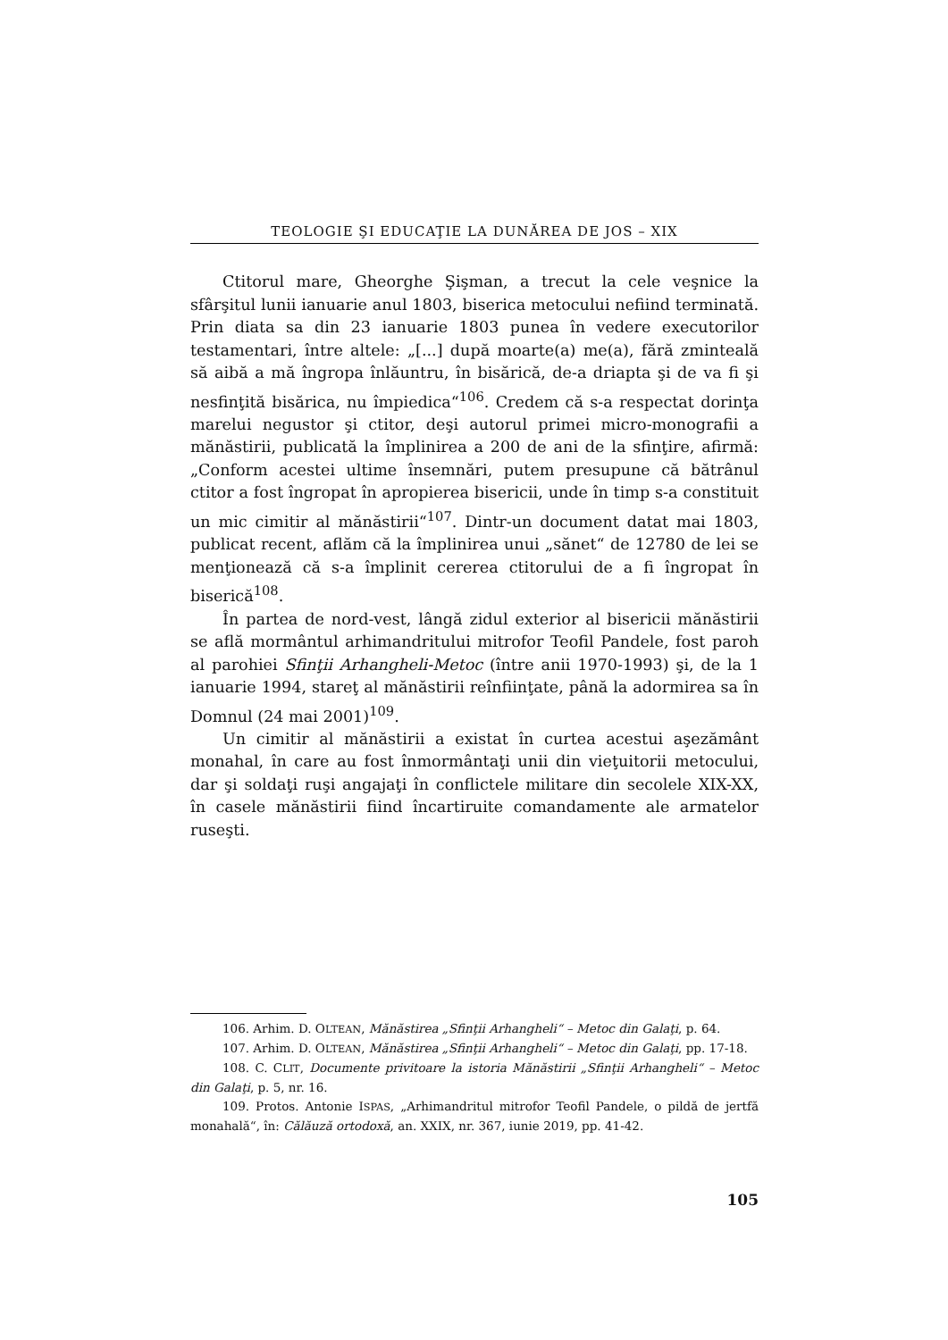TEOLOGIE ŞI EDUCAŢIE LA DUNĂREA DE JOS – XIX
Ctitorul mare, Gheorghe Şişman, a trecut la cele veşnice la sfârşitul lunii ianuarie anul 1803, biserica metocului nefiind terminată. Prin diata sa din 23 ianuarie 1803 punea în vedere executorilor testamentari, între altele: „[...] după moarte(a) me(a), fără zminteală să aibă a mă îngropa înlăuntru, în bisărică, de-a driapta şi de va fi şi nesfinţită bisărica, nu împiedica“<sup>106</sup>. Credem că s-a respectat dorinţa marelui negustor şi ctitor, deşi autorul primei micro-monografii a mănăstirii, publicată la împlinirea a 200 de ani de la sfinţire, afirmă: „Conform acestei ultime însemnări, putem presupune că bătrânul ctitor a fost îngropat în apropierea bisericii, unde în timp s-a constituit un mic cimitir al mănăstirii“<sup>107</sup>. Dintr-un document datat mai 1803, publicat recent, aflăm că la împlinirea unui „sănet“ de 12780 de lei se menţionează că s-a împlinit cererea ctitorului de a fi îngropat în biserică<sup>108</sup>.
În partea de nord-vest, lângă zidul exterior al bisericii mănăstirii se află mormântul arhimandritului mitrofor Teofil Pandele, fost paroh al parohiei Sfinţii Arhangheli-Metoc (între anii 1970-1993) şi, de la 1 ianuarie 1994, stareţ al mănăstirii reînfiinţate, până la adormirea sa în Domnul (24 mai 2001)<sup>109</sup>.
Un cimitir al mănăstirii a existat în curtea acestui aşezământ monahal, în care au fost înmormântaţi unii din vieţuitorii metocului, dar şi soldaţi ruşi angajaţi în conflictele militare din secolele XIX-XX, în casele mănăstirii fiind încartiruite comandamente ale armatelor ruseşti.
106. Arhim. D. OLTEAN, Mănăstirea „Sfinţii Arhangheli“ – Metoc din Galaţi, p. 64.
107. Arhim. D. OLTEAN, Mănăstirea „Sfinţii Arhangheli“ – Metoc din Galaţi, pp. 17-18.
108. C. CLIT, Documente privitoare la istoria Mănăstirii „Sfinţii Arhangheli“ – Metoc din Galaţi, p. 5, nr. 16.
109. Protos. Antonie ISPAS, „Arhimandritul mitrofor Teofil Pandele, o pildă de jertfă monahală“, în: Călăuză ortodoxă, an. XXIX, nr. 367, iunie 2019, pp. 41-42.
105